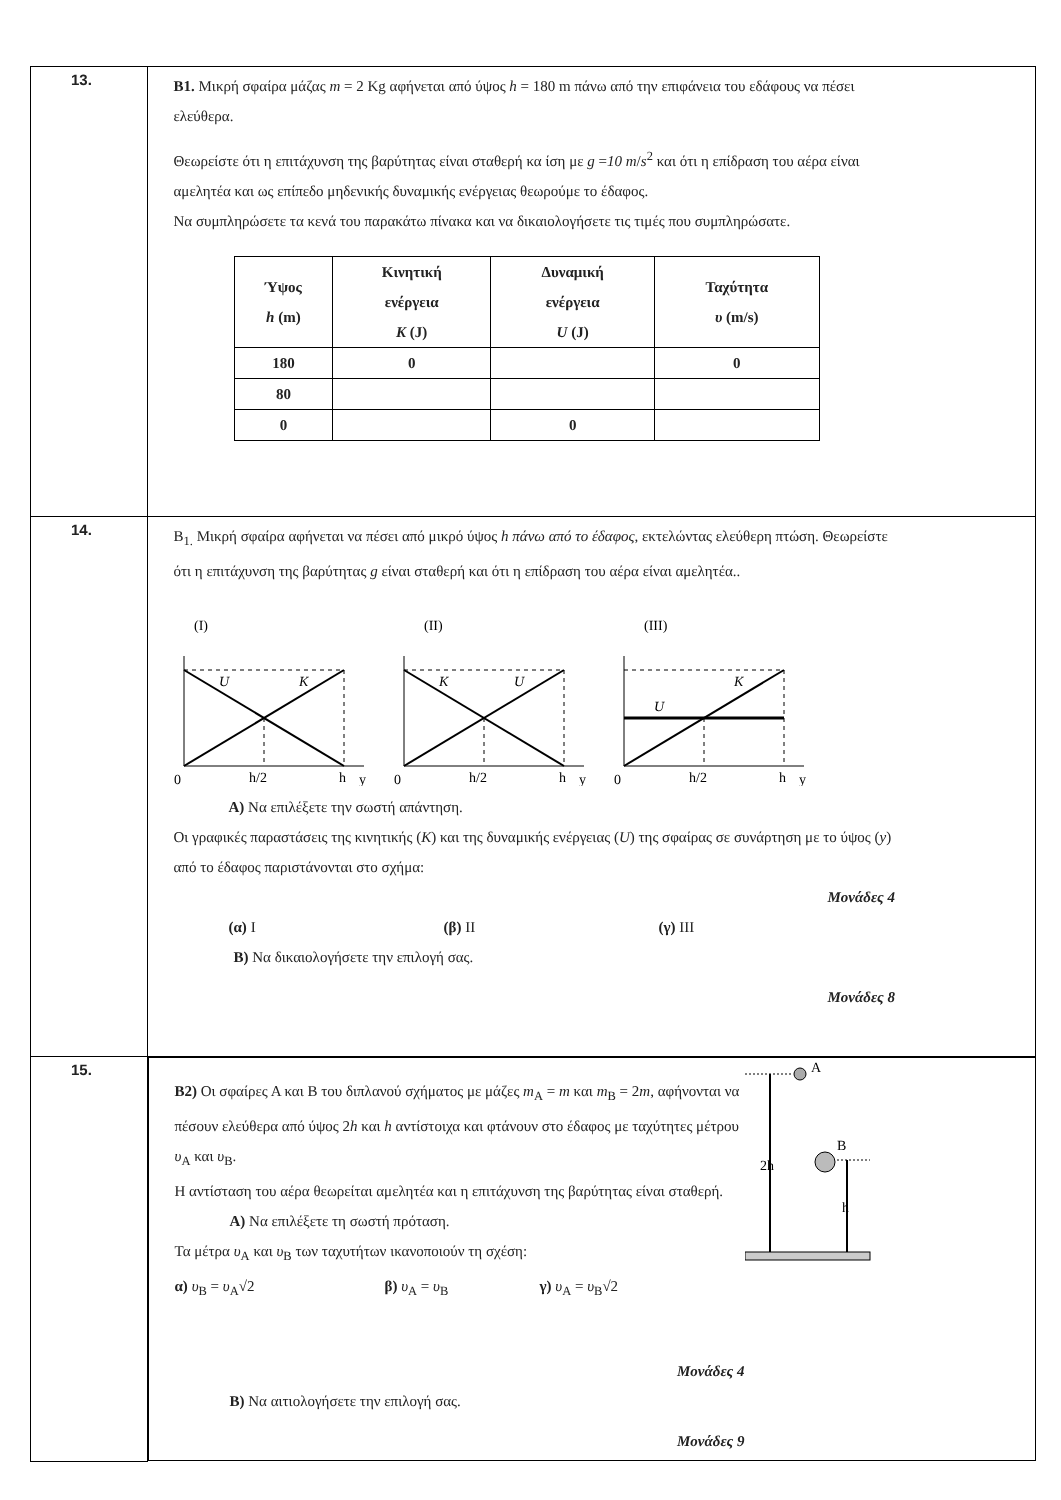| 13. | Β1. Μικρή σφαίρα μάζας m = 2 Kg αφήνεται από ύψος h = 180 m πάνω από την επιφάνεια του εδάφους να πέσει ελεύθερα. Θεωρείστε ότι η επιτάχυνση της βαρύτητας είναι σταθερή κα ίση με g = 10 m / s<sup>2</sup> και ότι η επίδραση του αέρα είναι αμελητέα και ως επίπεδο μηδενικής δυναμικής ενέργειας θεωρούμε το έδαφος. Να συμπληρώσετε τα κενά του παρακάτω πίνακα και να δικαιολογήσετε τις τιμές που συμπληρώσατε. / Ύψος h (m) / Κινητική ενέργεια K (J) / Δυναμική ενέργεια U (J) / Ταχύτητα υ (m/s) / / --- / --- / --- / --- / / 180 / 0 / / 0 / / 80 / / / / / 0 / / 0 / / |
| 14. | Β<sub>1.</sub> Μικρή σφαίρα αφήνεται να πέσει από μικρό ύψος h πάνω από το έδαφος , εκτελώντας ελεύθερη πτώση. Θεωρείστε ότι η επιτάχυνση της βαρύτητας g είναι σταθερή και ότι η επίδραση του αέρα είναι αμελητέα.. (I) U K 0 h/2 h y (II) K U 0 h/2 h y (III) U K 0 h/2 h y Α) Να επιλέξετε την σωστή απάντηση. Οι γραφικές παραστάσεις της κινητικής ( K ) και της δυναμικής ενέργειας ( U ) της σφαίρας σε συνάρτηση με το ύψος ( y ) από το έδαφος παριστάνονται στο σχήμα: Μονάδες 4 (α) I (β) II (γ) III Β) Να δικαιολογήσετε την επιλογή σας. Μονάδες 8 |
| 15. | Β2) Οι σφαίρες Α και Β του διπλανού σχήματος με μάζες m<sub>A</sub> = m και m<sub>B</sub> = 2 m , αφήνονται να πέσουν ελεύθερα από ύψος 2 h και h αντίστοιχα και φτάνουν στο έδαφος με ταχύτητες μέτρου υ<sub>A</sub> και υ<sub>B</sub>. Η αντίσταση του αέρα θεωρείται αμελητέα και η επιτάχυνση της βαρύτητας είναι σταθερή. Α) Να επιλέξετε τη σωστή πρόταση. Τα μέτρα υ<sub>A</sub> και υ<sub>B</sub> των ταχυτήτων ικανοποιούν τη σχέση: α) υ<sub>B</sub> = υ<sub>A</sub>√2 β) υ<sub>A</sub> = υ<sub>B</sub> γ) υ<sub>A</sub> = υ<sub>B</sub>√2 Μονάδες 4 Β) Να αιτιολογήσετε την επιλογή σας. Μονάδες 9 A 2h B h |